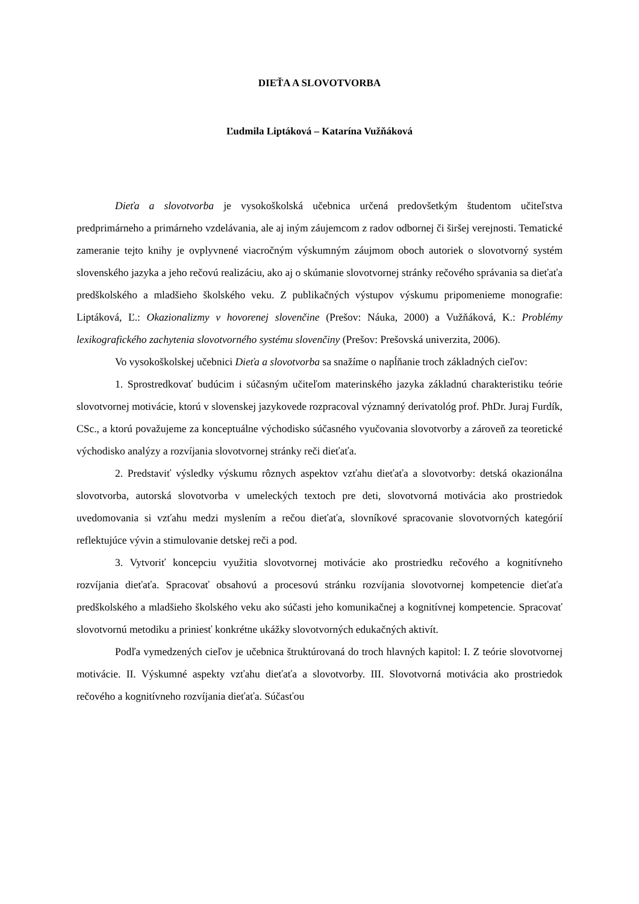DIEŤA A SLOVOTVORBA
Ľudmila Liptáková – Katarína Vužňáková
Dieťa a slovotvorba je vysokoškolská učebnica určená predovšetkým študentom učiteľstva predprimárneho a primárneho vzdelávania, ale aj iným záujemcom z radov odbornej či širšej verejnosti. Tematické zameranie tejto knihy je ovplyvnené viacročným výskumným záujmom oboch autoriek o slovotvorný systém slovenského jazyka a jeho rečovú realizáciu, ako aj o skúmanie slovotvornej stránky rečového správania sa dieťaťa predškolského a mladšieho školského veku. Z publikačných výstupov výskumu pripomenieme monografie: Liptáková, Ľ.: Okazionalizmy v hovorenej slovenčine (Prešov: Náuka, 2000) a Vužňáková, K.: Problémy lexikografického zachytenia slovotvorného systému slovenčiny (Prešov: Prešovská univerzita, 2006).
Vo vysokoškolskej učebnici Dieťa a slovotvorba sa snažíme o napĺňanie troch základných cieľov:
1. Sprostredkovať budúcim i súčasným učiteľom materinského jazyka základnú charakteristiku teórie slovotvornej motivácie, ktorú v slovenskej jazykovede rozpracoval významný derivatológ prof. PhDr. Juraj Furdík, CSc., a ktorú považujeme za konceptuálne východisko súčasného vyučovania slovotvorby a zároveň za teoretické východisko analýzy a rozvíjania slovotvornej stránky reči dieťaťa.
2. Predstaviť výsledky výskumu rôznych aspektov vzťahu dieťaťa a slovotvorby: detská okazionálna slovotvorba, autorská slovotvorba v umeleckých textoch pre deti, slovotvorná motivácia ako prostriedok uvedomovania si vzťahu medzi myslením a rečou dieťaťa, slovníkové spracovanie slovotvorných kategórií reflektujúce vývin a stimulovanie detskej reči a pod.
3. Vytvoriť koncepciu využitia slovotvornej motivácie ako prostriedku rečového a kognitívneho rozvíjania dieťaťa. Spracovať obsahovú a procesovú stránku rozvíjania slovotvornej kompetencie dieťaťa predškolského a mladšieho školského veku ako súčasti jeho komunikačnej a kognitívnej kompetencie. Spracovať slovotvornú metodiku a priniesť konkrétne ukážky slovotvorných edukačných aktivít.
Podľa vymedzených cieľov je učebnica štruktúrovaná do troch hlavných kapitol: I. Z teórie slovotvornej motivácie. II. Výskumné aspekty vzťahu dieťaťa a slovotvorby. III. Slovotvorná motivácia ako prostriedok rečového a kognitívneho rozvíjania dieťaťa. Súčasťou